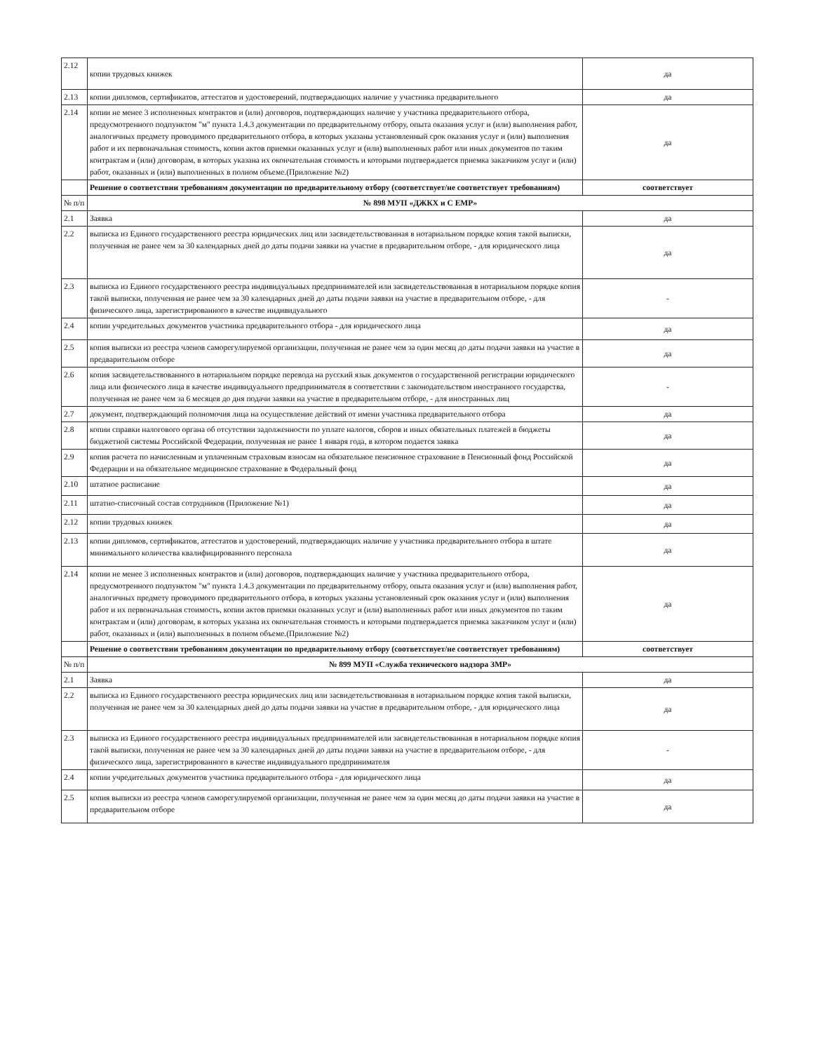| 2.12 | копии трудовых книжек | да |
| 2.13 | копии дипломов, сертификатов, аттестатов и удостоверений, подтверждающих наличие у участника предварительного | да |
| 2.14 | копии не менее 3 исполненных контрактов и (или) договоров, подтверждающих наличие у участника предварительного отбора, предусмотренного подпунктом "м" пункта 1.4.3 документации по предварительному отбору, опыта оказания услуг и (или) выполнения работ, аналогичных предмету проводимого предварительного отбора, в которых указаны установленный срок оказания услуг и (или) выполнения работ и их первоначальная стоимость, копии актов приемки оказанных услуг и (или) выполненных работ или иных документов по таким контрактам и (или) договорам, в которых указана их окончательная стоимость и которыми подтверждается приемка заказчиком услуг и (или) работ, оказанных и (или) выполненных в полном объеме.(Приложение №2) | да |
| | Решение о соответствии требованиям документации по предварительному отбору (соответствует/не соответствует требованиям) | соответствует |
| № п/п | № 898 МУП «ДЖКХ и С ЕМР» | |
| 2.1 | Заявка | да |
| 2.2 | выписка из Единого государственного реестра юридических лиц или засвидетельствованная в нотариальном порядке копия такой выписки, полученная не ранее чем за 30 календарных дней до даты подачи заявки на участие в предварительном отборе, - для юридического лица | да |
| 2.3 | выписка из Единого государственного реестра индивидуальных предпринимателей или засвидетельствованная в нотариальном порядке копия такой выписки, полученная не ранее чем за 30 календарных дней до даты подачи заявки на участие в предварительном отборе, - для физического лица, зарегистрированного в качестве индивидуального | - |
| 2.4 | копии учредительных документов участника предварительного отбора - для юридического лица | да |
| 2.5 | копия выписки из реестра членов саморегулируемой организации, полученная не ранее чем за один месяц до даты подачи заявки на участие в предварительном отборе | да |
| 2.6 | копия засвидетельствованного в нотариальном порядке перевода на русский язык документов о государственной регистрации юридического лица или физического лица в качестве индивидуального предпринимателя в соответствии с законодательством иностранного государства, полученная не ранее чем за 6 месяцев до дня подачи заявки на участие в предварительном отборе, - для иностранных лиц | - |
| 2.7 | документ, подтверждающий полномочия лица на осуществление действий от имени участника предварительного отбора | да |
| 2.8 | копии справки налогового органа об отсутствии задолженности по уплате налогов, сборов и иных обязательных платежей в бюджеты бюджетной системы Российской Федерации, полученная не ранее 1 января года, в котором подается заявка | да |
| 2.9 | копия расчета по начисленным и уплаченным страховым взносам на обязательное пенсионное страхование в Пенсионный фонд Российской Федерации и на обязательное медицинское страхование в Федеральный фонд | да |
| 2.10 | штатное расписание | да |
| 2.11 | штатно-списочный состав сотрудников (Приложение №1) | да |
| 2.12 | копии трудовых книжек | да |
| 2.13 | копии дипломов, сертификатов, аттестатов и удостоверений, подтверждающих наличие у участника предварительного отбора в штате минимального количества квалифицированного персонала | да |
| 2.14 | копии не менее 3 исполненных контрактов и (или) договоров, подтверждающих наличие у участника предварительного отбора, предусмотренного подпунктом "м" пункта 1.4.3 документации по предварительному отбору, опыта оказания услуг и (или) выполнения работ, аналогичных предмету проводимого предварительного отбора, в которых указаны установленный срок оказания услуг и (или) выполнения работ и их первоначальная стоимость, копии актов приемки оказанных услуг и (или) выполненных работ или иных документов по таким контрактам и (или) договорам, в которых указана их окончательная стоимость и которыми подтверждается приемка заказчиком услуг и (или) работ, оказанных и (или) выполненных в полном объеме.(Приложение №2) | да |
| | Решение о соответствии требованиям документации по предварительному отбору (соответствует/не соответствует требованиям) | соответствует |
| № п/п | № 899 МУП «Служба технического надзора ЗМР» | |
| 2.1 | Заявка | да |
| 2.2 | выписка из Единого государственного реестра юридических лиц или засвидетельствованная в нотариальном порядке копия такой выписки, полученная не ранее чем за 30 календарных дней до даты подачи заявки на участие в предварительном отборе, - для юридического лица | да |
| 2.3 | выписка из Единого государственного реестра индивидуальных предпринимателей или засвидетельствованная в нотариальном порядке копия такой выписки, полученная не ранее чем за 30 календарных дней до даты подачи заявки на участие в предварительном отборе, - для физического лица, зарегистрированного в качестве индивидуального предпринимателя | - |
| 2.4 | копии учредительных документов участника предварительного отбора - для юридического лица | да |
| 2.5 | копия выписки из реестра членов саморегулируемой организации, полученная не ранее чем за один месяц до даты подачи заявки на участие в предварительном отборе | да |